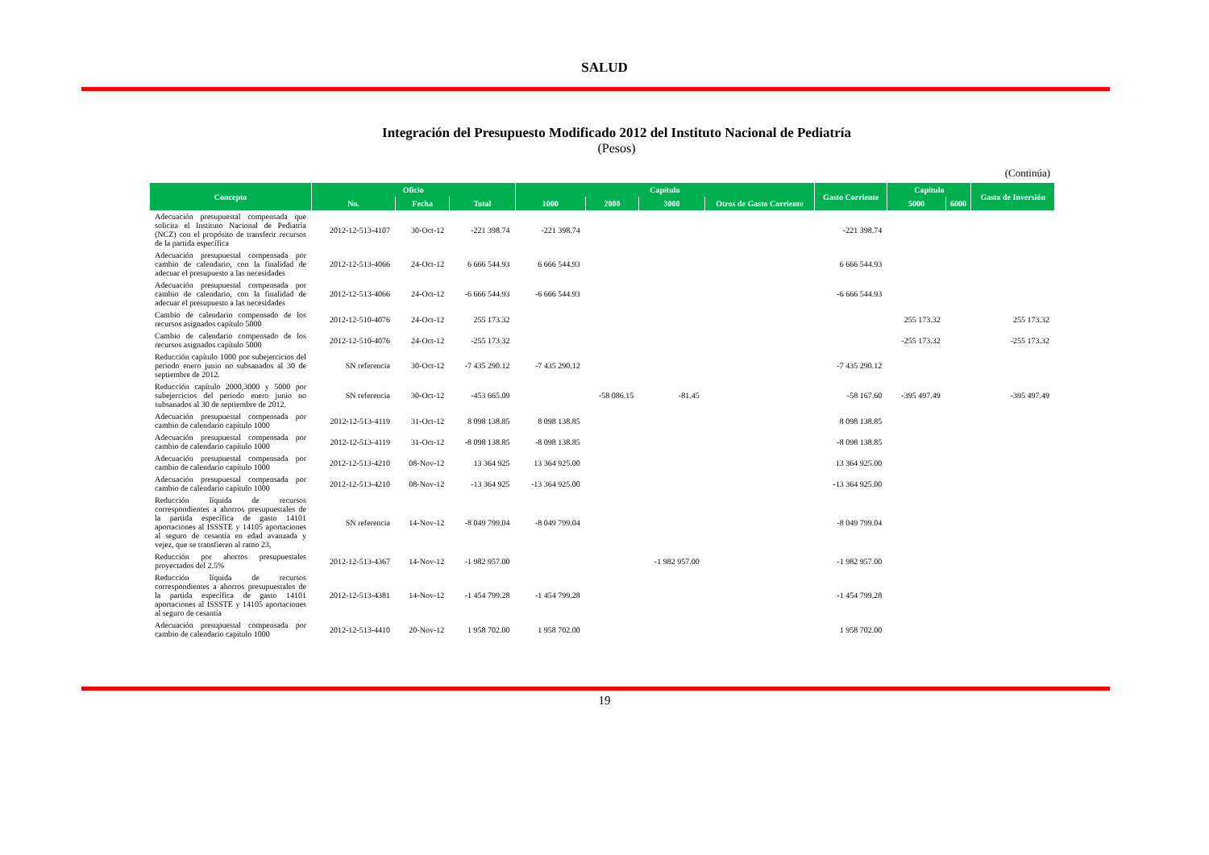SALUD
Integración del Presupuesto Modificado 2012 del Instituto Nacional de Pediatría
(Pesos)
(Continúa)
| Concepto | Oficio | | | Capítulo | | | | Gasto Corriente | Capítulo | | Gasto de Inversión |
| --- | --- | --- | --- | --- | --- | --- | --- | --- | --- | --- | --- |
| | No. | Fecha | Total | 1000 | 2000 | 3000 | Otros de Gasto Corriente | | 5000 | 6000 | |
| Adecuación presupuestal compensada que solicita el Instituto Nacional de Pediatría (NCZ) con el propósito de transferir recursos de la partida específica | 2012-12-513-4107 | 30-Oct-12 | -221 398.74 | -221 398.74 | | | | -221 398.74 | | | |
| Adecuación presupuestal compensada por cambio de calendario, con la finalidad de adecuar el presupuesto a las necesidades | 2012-12-513-4066 | 24-Oct-12 | 6 666 544.93 | 6 666 544.93 | | | | 6 666 544.93 | | | |
| Adecuación presupuestal compensada por cambio de calendario, con la finalidad de adecuar el presupuesto a las necesidades | 2012-12-513-4066 | 24-Oct-12 | -6 666 544.93 | -6 666 544.93 | | | | -6 666 544.93 | | | |
| Cambio de calendario compensado de los recursos asignados capítulo 5000 | 2012-12-510-4076 | 24-Oct-12 | 255 173.32 | | | | | | 255 173.32 | | 255 173.32 |
| Cambio de calendario compensado de los recursos asignados capítulo 5000 | 2012-12-510-4076 | 24-Oct-12 | -255 173.32 | | | | | | -255 173.32 | | -255 173.32 |
| Reducción capítulo 1000 por subejercicios del periodo enero junio no subsanados al 30 de septiembre de 2012. | SN referencia | 30-Oct-12 | -7 435 290.12 | -7 435 290.12 | | | | -7 435 290.12 | | | |
| Reducción capítulo 2000,3000 y 5000 por subejercicios del periodo enero junio no subsanados al 30 de septiembre de 2012. | SN referencia | 30-Oct-12 | -453 665.09 | | -58 086.15 | -81.45 | | -58 167.60 | -395 497.49 | | -395 497.49 |
| Adecuación presupuestal compensada por cambio de calendario capítulo 1000 | 2012-12-513-4119 | 31-Oct-12 | 8 098 138.85 | 8 098 138.85 | | | | 8 098 138.85 | | | |
| Adecuación presupuestal compensada por cambio de calendario capítulo 1000 | 2012-12-513-4119 | 31-Oct-12 | -8 098 138.85 | -8 098 138.85 | | | | -8 098 138.85 | | | |
| Adecuación presupuestal compensada por cambio de calendario capítulo 1000 | 2012-12-513-4210 | 08-Nov-12 | 13 364 925 | 13 364 925.00 | | | | 13 364 925.00 | | | |
| Adecuación presupuestal compensada por cambio de calendario capítulo 1000 | 2012-12-513-4210 | 08-Nov-12 | -13 364 925 | -13 364 925.00 | | | | -13 364 925.00 | | | |
| Reducción líquida de recursos correspondientes a ahorros presupuestales de la partida específica de gasto 14101 aportaciones al ISSSTE y 14105 aportaciones al seguro de cesantía en edad avanzada y vejez, que se transfieren al ramo 23, | SN referencia | 14-Nov-12 | -8 049 799.04 | -8 049 799.04 | | | | -8 049 799.04 | | | |
| Reducción por ahorros presupuestales proyectados del 2.5% | 2012-12-513-4367 | 14-Nov-12 | -1 982 957.00 | | | -1 982 957.00 | | -1 982 957.00 | | | |
| Reducción líquida de recursos correspondientes a ahorros presupuestales de la partida específica de gasto 14101 aportaciones al ISSSTE y 14105 aportaciones al seguro de cesantía | 2012-12-513-4381 | 14-Nov-12 | -1 454 799.28 | -1 454 799.28 | | | | -1 454 799.28 | | | |
| Adecuación presupuestal compensada por cambio de calendario capítulo 1000 | 2012-12-513-4410 | 20-Nov-12 | 1 958 702.00 | 1 958 702.00 | | | | 1 958 702.00 | | | |
19